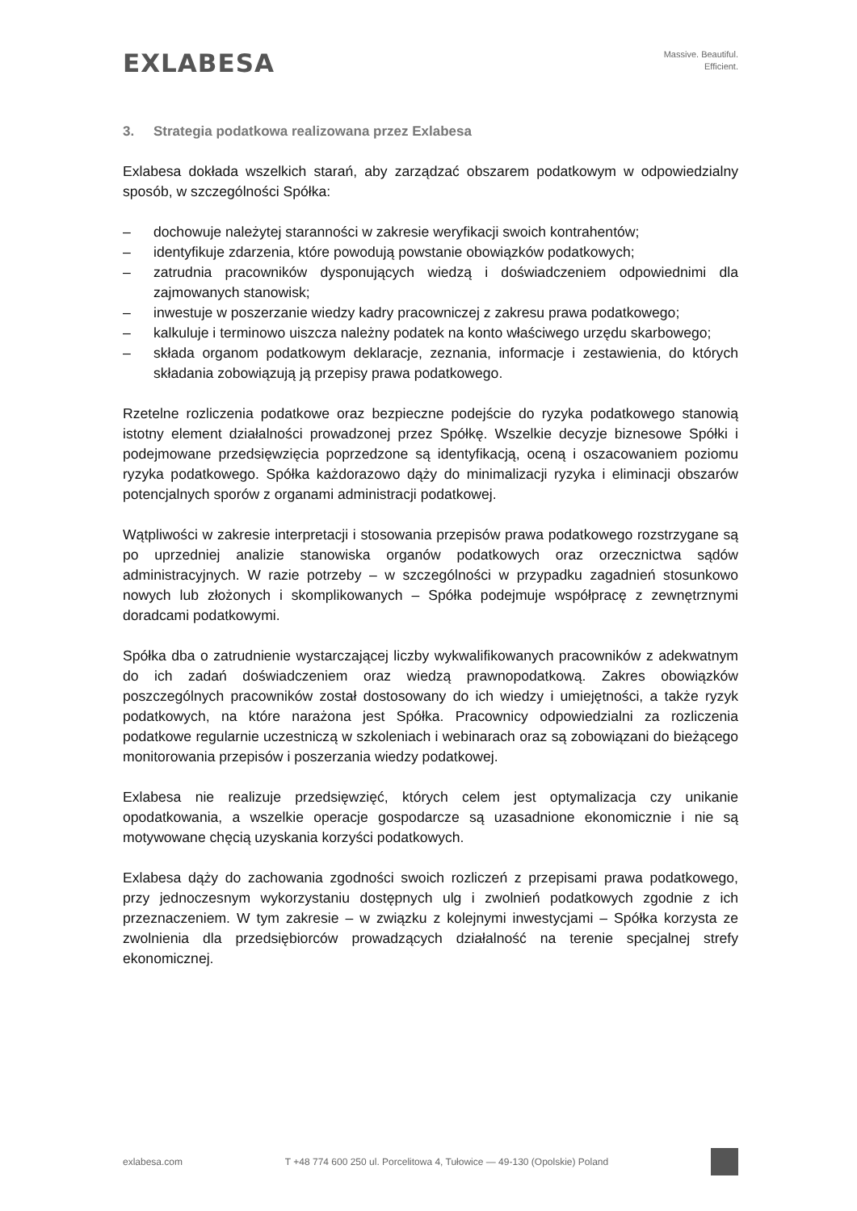EXLABESA
Massive. Beautiful.
Efficient.
3. Strategia podatkowa realizowana przez Exlabesa
Exlabesa dokłada wszelkich starań, aby zarządzać obszarem podatkowym w odpowiedzialny sposób, w szczególności Spółka:
– dochowuje należytej staranności w zakresie weryfikacji swoich kontrahentów;
– identyfikuje zdarzenia, które powodują powstanie obowiązków podatkowych;
– zatrudnia pracowników dysponujących wiedzą i doświadczeniem odpowiednimi dla zajmowanych stanowisk;
– inwestuje w poszerzanie wiedzy kadry pracowniczej z zakresu prawa podatkowego;
– kalkuluje i terminowo uiszcza należny podatek na konto właściwego urzędu skarbowego;
– składa organom podatkowym deklaracje, zeznania, informacje i zestawienia, do których składania zobowiązują ją przepisy prawa podatkowego.
Rzetelne rozliczenia podatkowe oraz bezpieczne podejście do ryzyka podatkowego stanowią istotny element działalności prowadzonej przez Spółkę. Wszelkie decyzje biznesowe Spółki i podejmowane przedsięwzięcia poprzedzone są identyfikacją, oceną i oszacowaniem poziomu ryzyka podatkowego. Spółka każdorazowo dąży do minimalizacji ryzyka i eliminacji obszarów potencjalnych sporów z organami administracji podatkowej.
Wątpliwości w zakresie interpretacji i stosowania przepisów prawa podatkowego rozstrzygane są po uprzedniej analizie stanowiska organów podatkowych oraz orzecznictwa sądów administracyjnych. W razie potrzeby – w szczególności w przypadku zagadnień stosunkowo nowych lub złożonych i skomplikowanych – Spółka podejmuje współpracę z zewnętrznymi doradcami podatkowymi.
Spółka dba o zatrudnienie wystarczającej liczby wykwalifikowanych pracowników z adekwatnym do ich zadań doświadczeniem oraz wiedzą prawnopodatkową. Zakres obowiązków poszczególnych pracowników został dostosowany do ich wiedzy i umiejętności, a także ryzyk podatkowych, na które narażona jest Spółka. Pracownicy odpowiedzialni za rozliczenia podatkowe regularnie uczestniczą w szkoleniach i webinarach oraz są zobowiązani do bieżącego monitorowania przepisów i poszerzania wiedzy podatkowej.
Exlabesa nie realizuje przedsięwzięć, których celem jest optymalizacja czy unikanie opodatkowania, a wszelkie operacje gospodarcze są uzasadnione ekonomicznie i nie są motywowane chęcią uzyskania korzyści podatkowych.
Exlabesa dąży do zachowania zgodności swoich rozliczeń z przepisami prawa podatkowego, przy jednoczesnym wykorzystaniu dostępnych ulg i zwolnień podatkowych zgodnie z ich przeznaczeniem. W tym zakresie – w związku z kolejnymi inwestycjami – Spółka korzysta ze zwolnienia dla przedsiębiorców prowadzących działalność na terenie specjalnej strefy ekonomicznej.
exlabesa.com T +48 774 600 250 ul. Porcelitowa 4, Tułowice — 49-130 (Opolskie) Poland